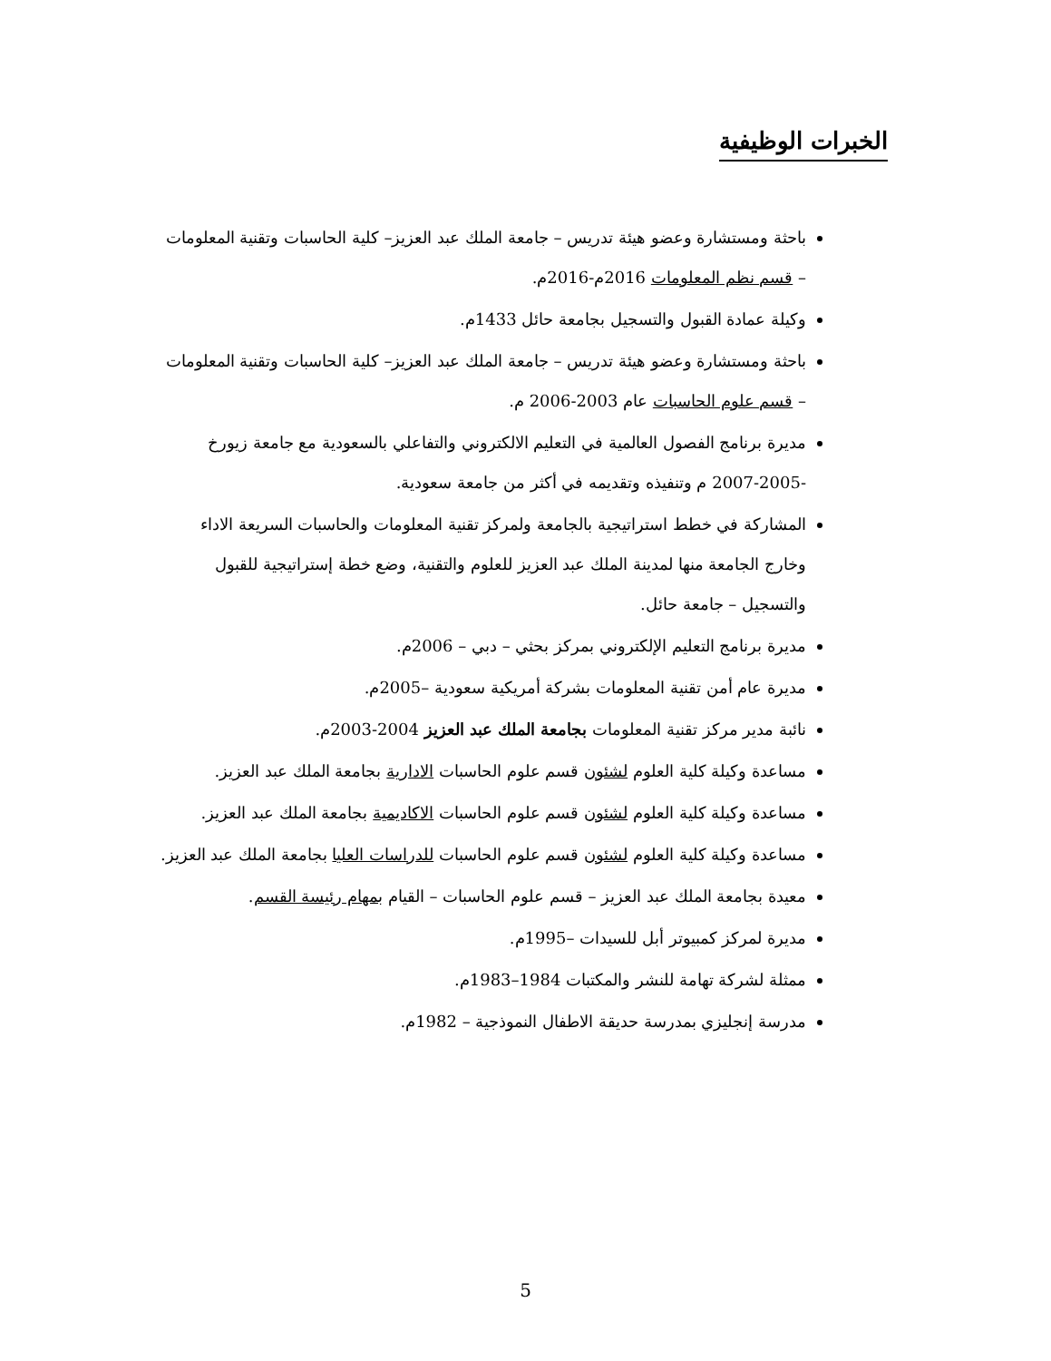الخبرات الوظيفية
باحثة ومستشارة وعضو هيئة تدريس – جامعة الملك عبد العزيز– كلية الحاسبات وتقنية المعلومات – قسم نظم المعلومات 2016م-2016م.
وكيلة عمادة القبول والتسجيل بجامعة حائل 1433م.
باحثة ومستشارة وعضو هيئة تدريس – جامعة الملك عبد العزيز– كلية الحاسبات وتقنية المعلومات – قسم علوم الحاسبات عام 2003-2006 م.
مديرة برنامج الفصول العالمية في التعليم الالكتروني والتفاعلي بالسعودية مع جامعة زيورخ -2005-2007 م وتنفيذه وتقديمه في أكثر من جامعة سعودية.
المشاركة في خطط استراتيجية بالجامعة ولمركز تقنية المعلومات والحاسبات السريعة الاداء وخارج الجامعة منها لمدينة الملك عبد العزيز للعلوم والتقنية، وضع خطة إستراتيجية للقبول والتسجيل – جامعة حائل.
مديرة برنامج التعليم الإلكتروني بمركز بحثي – دبي – 2006م.
مديرة عام أمن تقنية المعلومات بشركة أمريكية سعودية –2005م.
نائبة مدير مركز تقنية المعلومات بجامعة الملك عبد العزيز 2004-2003م.
مساعدة وكيلة كلية العلوم لشئون قسم علوم الحاسبات الادارية بجامعة الملك عبد العزيز.
مساعدة وكيلة كلية العلوم لشئون قسم علوم الحاسبات الاكاديمية بجامعة الملك عبد العزيز.
مساعدة وكيلة كلية العلوم لشئون قسم علوم الحاسبات للدراسات العليا بجامعة الملك عبد العزيز.
معيدة بجامعة الملك عبد العزيز – قسم علوم الحاسبات – القيام بمهام رئيسة القسم.
مديرة لمركز كمبيوتر أبل للسيدات –1995م.
ممثلة لشركة تهامة للنشر والمكتبات 1984–1983م.
مدرسة إنجليزي بمدرسة حديقة الاطفال النموذجية – 1982م.
5